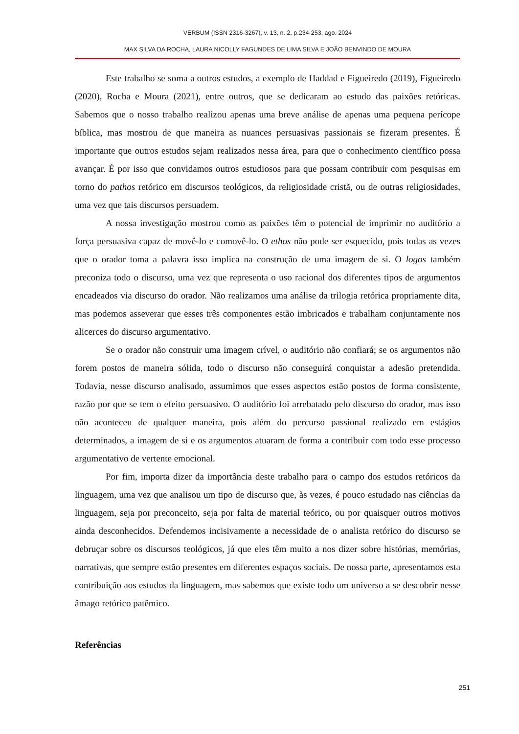VERBUM (ISSN 2316-3267), v. 13, n. 2, p.234-253, ago. 2024
MAX SILVA DA ROCHA, LAURA NICOLLY FAGUNDES DE LIMA SILVA E JOÃO BENVINDO DE MOURA
Este trabalho se soma a outros estudos, a exemplo de Haddad e Figueiredo (2019), Figueiredo (2020), Rocha e Moura (2021), entre outros, que se dedicaram ao estudo das paixões retóricas. Sabemos que o nosso trabalho realizou apenas uma breve análise de apenas uma pequena perícope bíblica, mas mostrou de que maneira as nuances persuasivas passionais se fizeram presentes. É importante que outros estudos sejam realizados nessa área, para que o conhecimento científico possa avançar. É por isso que convidamos outros estudiosos para que possam contribuir com pesquisas em torno do pathos retórico em discursos teológicos, da religiosidade cristã, ou de outras religiosidades, uma vez que tais discursos persuadem.
A nossa investigação mostrou como as paixões têm o potencial de imprimir no auditório a força persuasiva capaz de movê-lo e comovê-lo. O ethos não pode ser esquecido, pois todas as vezes que o orador toma a palavra isso implica na construção de uma imagem de si. O logos também preconiza todo o discurso, uma vez que representa o uso racional dos diferentes tipos de argumentos encadeados via discurso do orador. Não realizamos uma análise da trilogia retórica propriamente dita, mas podemos asseverar que esses três componentes estão imbricados e trabalham conjuntamente nos alicerces do discurso argumentativo.
Se o orador não construir uma imagem crível, o auditório não confiará; se os argumentos não forem postos de maneira sólida, todo o discurso não conseguirá conquistar a adesão pretendida. Todavia, nesse discurso analisado, assumimos que esses aspectos estão postos de forma consistente, razão por que se tem o efeito persuasivo. O auditório foi arrebatado pelo discurso do orador, mas isso não aconteceu de qualquer maneira, pois além do percurso passional realizado em estágios determinados, a imagem de si e os argumentos atuaram de forma a contribuir com todo esse processo argumentativo de vertente emocional.
Por fim, importa dizer da importância deste trabalho para o campo dos estudos retóricos da linguagem, uma vez que analisou um tipo de discurso que, às vezes, é pouco estudado nas ciências da linguagem, seja por preconceito, seja por falta de material teórico, ou por quaisquer outros motivos ainda desconhecidos. Defendemos incisivamente a necessidade de o analista retórico do discurso se debruçar sobre os discursos teológicos, já que eles têm muito a nos dizer sobre histórias, memórias, narrativas, que sempre estão presentes em diferentes espaços sociais. De nossa parte, apresentamos esta contribuição aos estudos da linguagem, mas sabemos que existe todo um universo a se descobrir nesse âmago retórico patêmico.
Referências
251